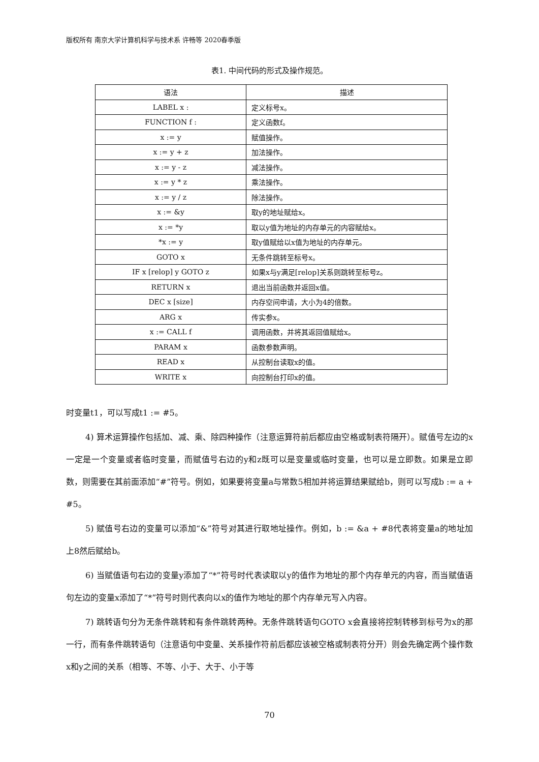版权所有 南京大学计算机科学与技术系 许畅等 2020春季版
表1. 中间代码的形式及操作规范。
| 语法 | 描述 |
| --- | --- |
| LABEL x : | 定义标号x。 |
| FUNCTION f : | 定义函数f。 |
| x := y | 赋值操作。 |
| x := y + z | 加法操作。 |
| x := y - z | 减法操作。 |
| x := y * z | 乘法操作。 |
| x := y / z | 除法操作。 |
| x := &y | 取y的地址赋给x。 |
| x := *y | 取以y值为地址的内存单元的内容赋给x。 |
| *x := y | 取y值赋给以x值为地址的内存单元。 |
| GOTO x | 无条件跳转至标号x。 |
| IF x [relop] y GOTO z | 如果x与y满足[relop]关系则跳转至标号z。 |
| RETURN x | 退出当前函数并返回x值。 |
| DEC x [size] | 内存空间申请，大小为4的倍数。 |
| ARG x | 传实参x。 |
| x := CALL f | 调用函数，并将其返回值赋给x。 |
| PARAM x | 函数参数声明。 |
| READ x | 从控制台读取x的值。 |
| WRITE x | 向控制台打印x的值。 |
时变量t1，可以写成t1 := #5。
4) 算术运算操作包括加、减、乘、除四种操作（注意运算符前后都应由空格或制表符隔开）。赋值号左边的x一定是一个变量或者临时变量，而赋值号右边的y和z既可以是变量或临时变量，也可以是立即数。如果是立即数，则需要在其前面添加“#”符号。例如，如果要将变量a与常数5相加并将运算结果赋给b，则可以写成b := a + #5。
5) 赋值号右边的变量可以添加“&”符号对其进行取地址操作。例如，b := &a + #8代表将变量a的地址加上8然后赋给b。
6) 当赋值语句右边的变量y添加了“*”符号时代表读取以y的值作为地址的那个内存单元的内容，而当赋值语句左边的变量x添加了“*”符号时则代表向以x的值作为地址的那个内存单元写入内容。
7) 跳转语句分为无条件跳转和有条件跳转两种。无条件跳转语句GOTO x会直接将控制转移到标号为x的那一行，而有条件跳转语句（注意语句中变量、关系操作符前后都应该被空格或制表符分开）则会先确定两个操作数x和y之间的关系（相等、不等、小于、大于、小于等
70